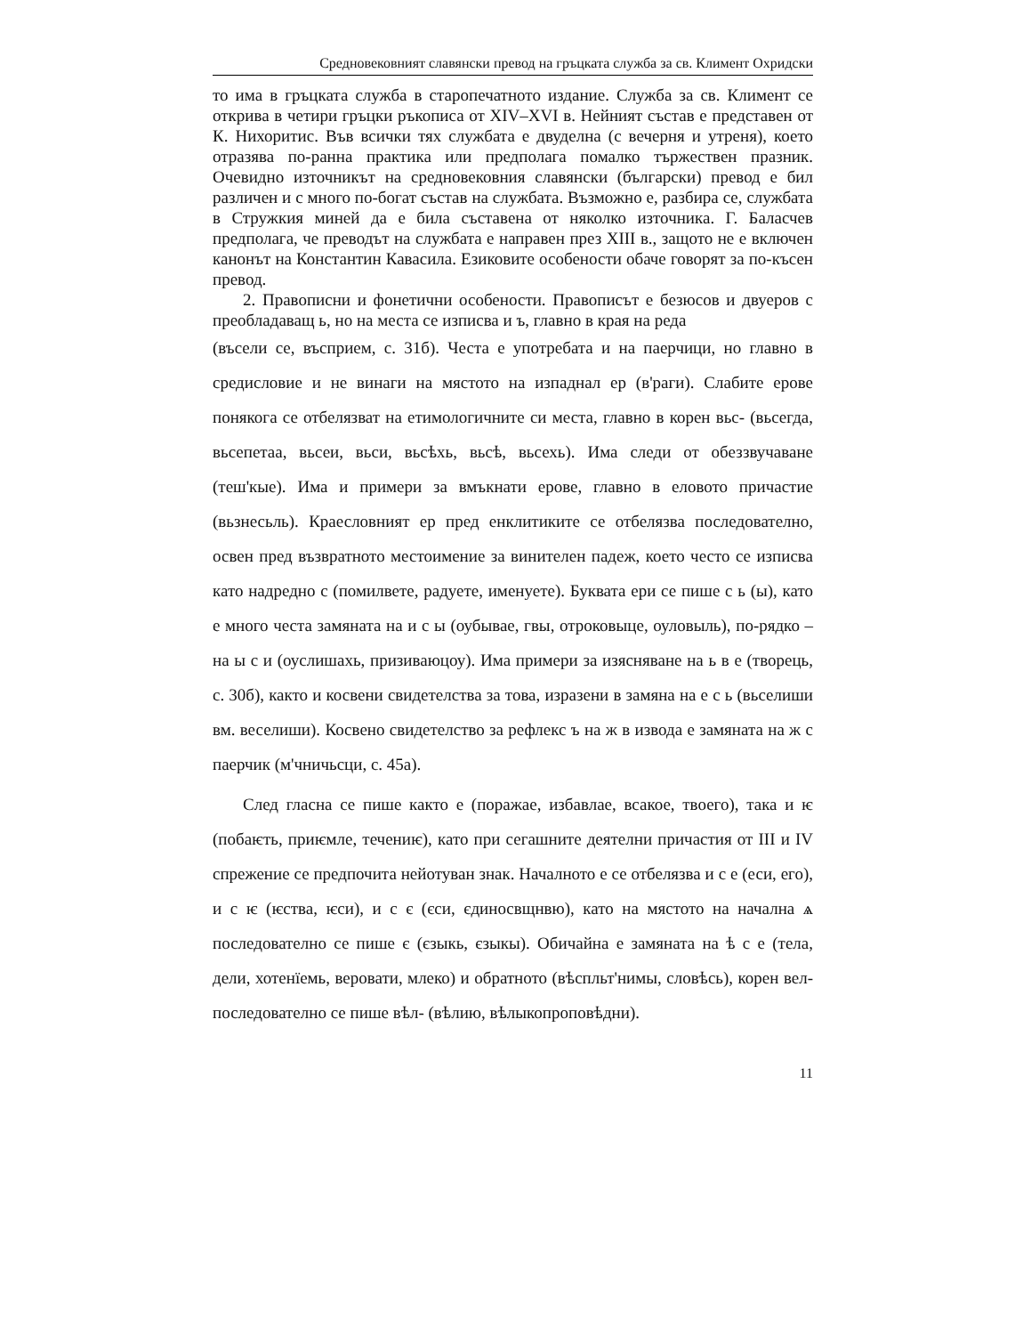Средновековният славянски превод на гръцката служба за св. Климент Охридски
то има в гръцката служба в старопечатното издание. Служба за св. Климент се открива в четири гръцки ръкописа от XIV–XVI в. Нейният състав е представен от К. Нихоритис. Във всички тях службата е двуделна (с вечерня и утреня), което отразява по-ранна практика или предполага помалко тържествен празник. Очевидно източникът на средновековния славянски (български) превод е бил различен и с много по-богат състав на службата. Възможно е, разбира се, службата в Стружкия миней да е била съставена от няколко източника. Г. Баласчев предполага, че преводът на службата е направен през XIII в., защото не е включен канонът на Константин Кавасила. Езиковите особености обаче говорят за по-късен превод.
2. Правописни и фонетични особености. Правописът е безюсов и двуеров с преобладаващ ь, но на места се изписва и ъ, главно в края на реда
(въсели се, въсприем, с. 31б). Честа е употребата и на паерчици, но главно в средисловие и не винаги на мястото на изпаднал ер (в'раги). Слабите ерове понякога се отбелязват на етимологичните си места, главно в корен вьс- (вьсегда, вьсепетаа, вьсеи, вьси, вьсѣхь, вьсѣ, вьсехь). Има следи от обеззвучаване (теш'кые). Има и примери за вмъкнати ерове, главно в еловото причастие (вьзнесьль). Краесловният ер пред енклитиките се отбелязва последователно, освен пред възвратното местоимение за винителен падеж, което често се изписва като надредно с (помилвете, радуете, именуете). Буквата ери се пише с ь (ы), като е много честа замяната на и с ы (оубывае, гвы, отроковыце, оуловыль), по-рядко – на ы с и (оуслишахь, призиваюцоу). Има примери за изясняване на ь в е (творець, с. 30б), както и косвени свидетелства за това, изразени в замяна на е с ь (вьселиши вм. веселиши). Косвено свидетелство за рефлекс ъ на ж в извода е замяната на ж с паерчик (м'чничьсци, с. 45а).
След гласна се пише както е (поражае, избавлае, всакое, твоего), така и ѥ (побаѥть, приѥмле, течениѥ), като при сегашните деятелни причастия от III и IV спрежение се предпочита нейотуван знак. Началното е се отбелязва и с е (еси, его), и с ѥ (ѥства, ѥси), и с є (єси, єдиносвщнвю), като на мястото на начална ѧ последователно се пише є (єзыкь, єзыкы). Обичайна е замяната на ѣ с е (тела, дели, хотенїемь, веровати, млеко) и обратното (вѣспльт'нимы, словѣсь), корен вел- последователно се пише вѣл- (вѣлию, вѣлыкопроповѣдни).
11